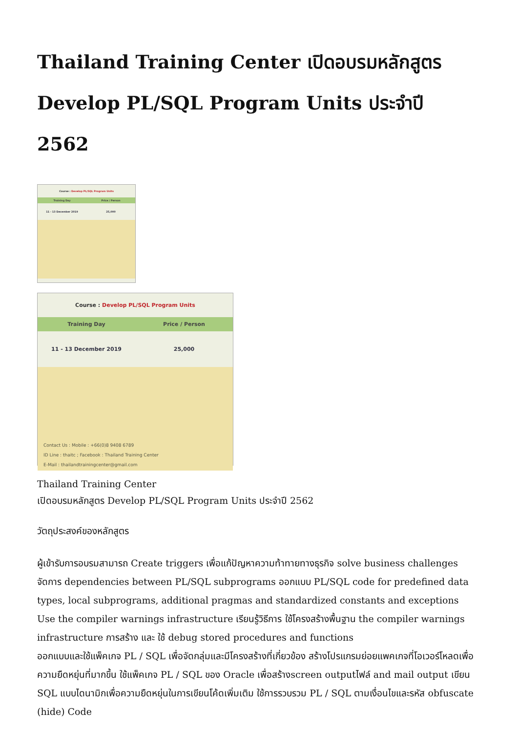Thailand Training Center เปิดอบรมหลักสูตร Develop PL/SQL Program Units ประจำปี 2562
Course : Develop PL/SQL Program Units
Training Day Price / Person
11 - 13 December 2019 25,000
Course : Develop PL/SQL Program Units
Training Day Price / Person
11 - 13 December 2019 25,000
Contact Us : Mobile : +66(0)8 9408 6789
ID Line : thaitc ; Facebook : Thailand Training Center
E-Mail : thailandtrainingcenter@gmail.com
Thailand Training Center
เปิดอบรมหลักสูตร Develop PL/SQL Program Units ประจำปี 2562
วัตถุประสงค์ของหลักสูตร
ผู้เข้ารับการอบรมสามารถ Create triggers เพื่อแก้ปัญหาความท้าทายทางธุรกิจ solve business challenges จัดการ dependencies between PL/SQL subprograms ออกแบบ PL/SQL code for predefined data types, local subprograms, additional pragmas and standardized constants and exceptions
Use the compiler warnings infrastructure เรียนรู้วิธีการ ใช้โครงสร้างพื้นฐาน the compiler warnings infrastructure การสร้าง และ ใช้ debug stored procedures and functions
ออกแบบและใช้แพ็คเกจ PL / SQL เพื่อจัดกลุ่มและมีโครงสร้างที่เกี่ยวข้อง สร้างโปรแกรมย่อยแพคเกจที่โอเวอร์โหลดเพื่อความยืดหยุ่นที่มากขึ้น ใช้แพ็คเกจ PL / SQL ของ Oracle เพื่อสร้างscreen outputไฟล์ and mail output เขียน SQL แบบไดนามิกเพื่อความยืดหยุ่นในการเขียนโค้ดเพิ่มเติม ใช้การรวบรวม PL / SQL ตามเงื่อนไขและรหัส obfuscate (hide) Code